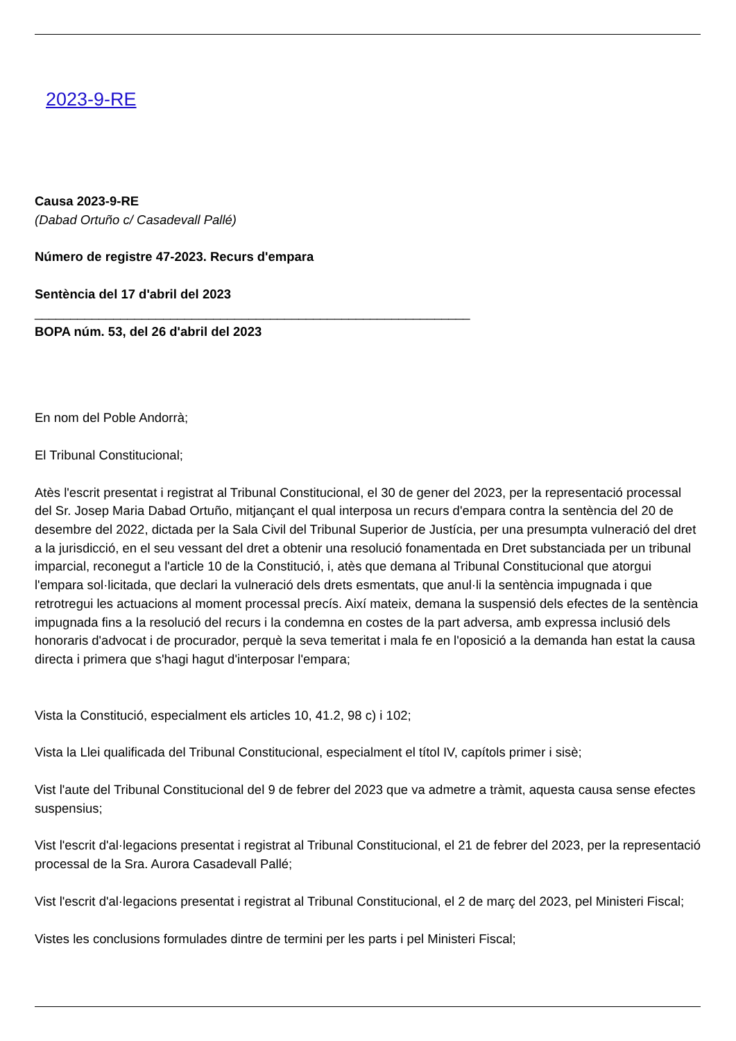2023-9-RE
Causa 2023-9-RE
(Dabad Ortuño c/ Casadevall Pallé)
Número de registre 47-2023. Recurs d'empara
Sentència del 17 d'abril del 2023
_____________________________________________________________
BOPA núm. 53, del 26 d'abril del 2023
En nom del Poble Andorrà;
El Tribunal Constitucional;
Atès l'escrit presentat i registrat al Tribunal Constitucional, el 30 de gener del 2023, per la representació processal del Sr. Josep Maria Dabad Ortuño, mitjançant el qual interposa un recurs d'empara contra la sentència del 20 de desembre del 2022, dictada per la Sala Civil del Tribunal Superior de Justícia, per una presumpta vulneració del dret a la jurisdicció, en el seu vessant del dret a obtenir una resolució fonamentada en Dret substanciada per un tribunal imparcial, reconegut a l'article 10 de la Constitució, i, atès que demana al Tribunal Constitucional que atorgui l'empara sol·licitada, que declari la vulneració dels drets esmentats, que anul·li la sentència impugnada i que retrotregui les actuacions al moment processal precís. Així mateix, demana la suspensió dels efectes de la sentència impugnada fins a la resolució del recurs i la condemna en costes de la part adversa, amb expressa inclusió dels honoraris d'advocat i de procurador, perquè la seva temeritat i mala fe en l'oposició a la demanda han estat la causa directa i primera que s'hagi hagut d'interposar l'empara;
Vista la Constitució, especialment els articles 10, 41.2, 98 c) i 102;
Vista la Llei qualificada del Tribunal Constitucional, especialment el títol IV, capítols primer i sisè;
Vist l'aute del Tribunal Constitucional del 9 de febrer del 2023 que va admetre a tràmit, aquesta causa sense efectes suspensius;
Vist l'escrit d'al·legacions presentat i registrat al Tribunal Constitucional, el 21 de febrer del 2023, per la representació processal de la Sra. Aurora Casadevall Pallé;
Vist l'escrit d'al·legacions presentat i registrat al Tribunal Constitucional, el 2 de març del 2023, pel Ministeri Fiscal;
Vistes les conclusions formulades dintre de termini per les parts i pel Ministeri Fiscal;